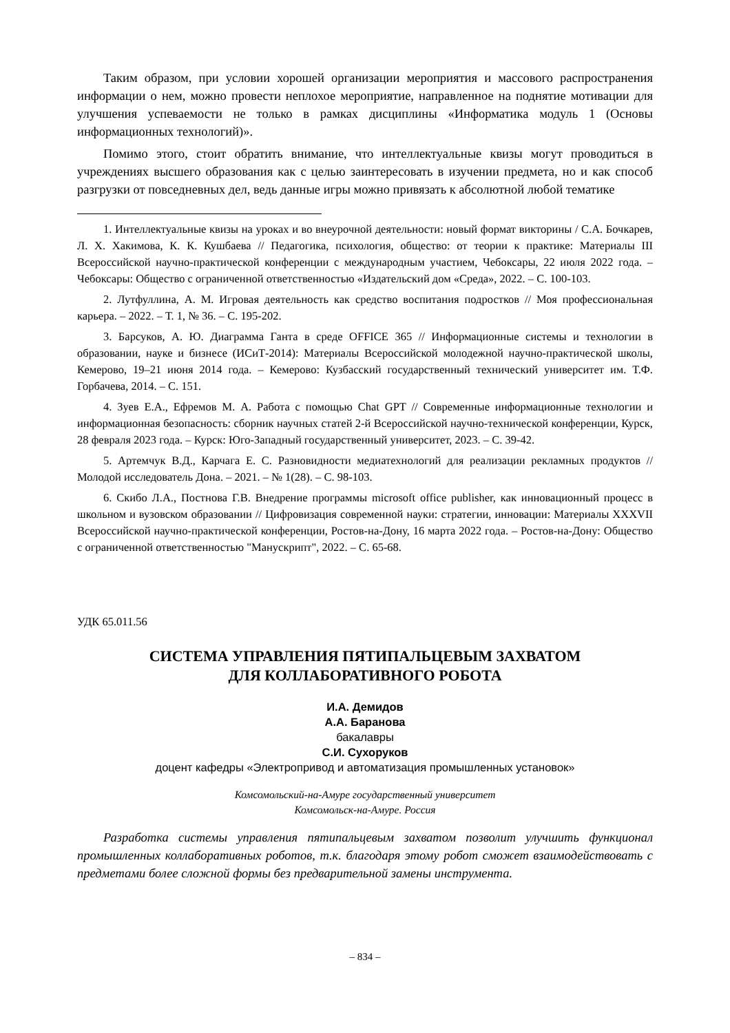Таким образом, при условии хорошей организации мероприятия и массового распространения информации о нем, можно провести неплохое мероприятие, направленное на поднятие мотивации для улучшения успеваемости не только в рамках дисциплины «Информатика модуль 1 (Основы информационных технологий)».
Помимо этого, стоит обратить внимание, что интеллектуальные квизы могут проводиться в учреждениях высшего образования как с целью заинтересовать в изучении предмета, но и как способ разгрузки от повседневных дел, ведь данные игры можно привязать к абсолютной любой тематике
1. Интеллектуальные квизы на уроках и во внеурочной деятельности: новый формат викторины / С.А. Бочкарев, Л. Х. Хакимова, К. К. Кушбаева // Педагогика, психология, общество: от теории к практике: Материалы III Всероссийской научно-практической конференции с международным участием, Чебоксары, 22 июля 2022 года. – Чебоксары: Общество с ограниченной ответственностью «Издательский дом «Среда», 2022. – С. 100-103.
2. Лутфуллина, А. М. Игровая деятельность как средство воспитания подростков // Моя профессиональная карьера. – 2022. – Т. 1, № 36. – С. 195-202.
3. Барсуков, А. Ю. Диаграмма Ганта в среде OFFICE 365 // Информационные системы и технологии в образовании, науке и бизнесе (ИСиТ-2014): Материалы Всероссийской молодежной научно-практической школы, Кемерово, 19–21 июня 2014 года. – Кемерово: Кузбасский государственный технический университет им. Т.Ф. Горбачева, 2014. – С. 151.
4. Зуев Е.А., Ефремов М. А. Работа с помощью Chat GPT // Современные информационные технологии и информационная безопасность: сборник научных статей 2-й Всероссийской научно-технической конференции, Курск, 28 февраля 2023 года. – Курск: Юго-Западный государственный университет, 2023. – С. 39-42.
5. Артемчук В.Д., Карчага Е. С. Разновидности медиатехнологий для реализации рекламных продуктов // Молодой исследователь Дона. – 2021. – № 1(28). – С. 98-103.
6. Скибо Л.А., Постнова Г.В. Внедрение программы microsoft office publisher, как инновационный процесс в школьном и вузовском образовании // Цифровизация современной науки: стратегии, инновации: Материалы XXXVII Всероссийской научно-практической конференции, Ростов-на-Дону, 16 марта 2022 года. – Ростов-на-Дону: Общество с ограниченной ответственностью "Манускрипт", 2022. – С. 65-68.
УДК 65.011.56
СИСТЕМА УПРАВЛЕНИЯ ПЯТИПАЛЬЦЕВЫМ ЗАХВАТОМ
ДЛЯ КОЛЛАБОРАТИВНОГО РОБОТА
И.А. Демидов
А.А. Баранова
бакалавры
С.И. Сухоруков
доцент кафедры «Электропривод и автоматизация промышленных установок»
Комсомольский-на-Амуре государственный университет
Комсомольск-на-Амуре. Россия
Разработка системы управления пятипальцевым захватом позволит улучшить функционал промышленных коллаборативных роботов, т.к. благодаря этому робот сможет взаимодействовать с предметами более сложной формы без предварительной замены инструмента.
– 834 –